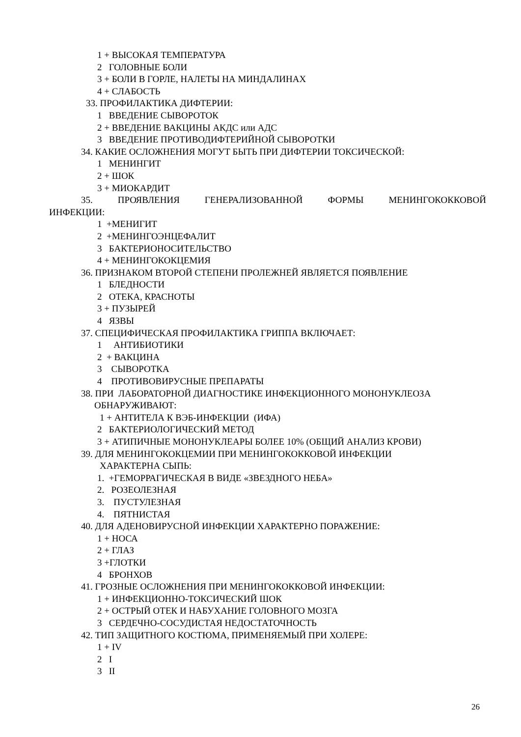1 + ВЫСОКАЯ ТЕМПЕРАТУРА
2 ГОЛОВНЫЕ БОЛИ
3 + БОЛИ В ГОРЛЕ, НАЛЕТЫ НА МИНДАЛИНАХ
4 + СЛАБОСТЬ
33. ПРОФИЛАКТИКА ДИФТЕРИИ:
1 ВВЕДЕНИЕ СЫВОРОТОК
2 + ВВЕДЕНИЕ ВАКЦИНЫ АКДС или АДС
3 ВВЕДЕНИЕ ПРОТИВОДИФТЕРИЙНОЙ СЫВОРОТКИ
34. КАКИЕ ОСЛОЖНЕНИЯ МОГУТ БЫТЬ ПРИ ДИФТЕРИИ ТОКСИЧЕСКОЙ:
1 МЕНИНГИТ
2 + ШОК
3 + МИОКАРДИТ
35. ПРОЯВЛЕНИЯ ГЕНЕРАЛИЗОВАННОЙ ФОРМЫ МЕНИНГОКОККОВОЙ
ИНФЕКЦИИ:
1 +МЕНИГИТ
2 +МЕНИНГОЭНЦЕФАЛИТ
3 БАКТЕРИОНОСИТЕЛЬСТВО
4 + МЕНИНГОКОКЦЕМИЯ
36. ПРИЗНАКОМ ВТОРОЙ СТЕПЕНИ ПРОЛЕЖНЕЙ ЯВЛЯЕТСЯ ПОЯВЛЕНИЕ
1 БЛЕДНОСТИ
2 ОТЕКА, КРАСНОТЫ
3 + ПУЗЫРЕЙ
4 ЯЗВЫ
37. СПЕЦИФИЧЕСКАЯ ПРОФИЛАКТИКА ГРИППА ВКЛЮЧАЕТ:
1 АНТИБИОТИКИ
2 + ВАКЦИНА
3 СЫВОРОТКА
4 ПРОТИВОВИРУСНЫЕ ПРЕПАРАТЫ
38. ПРИ ЛАБОРАТОРНОЙ ДИАГНОСТИКЕ ИНФЕКЦИОННОГО МОНОНУКЛЕОЗА
ОБНАРУЖИВАЮТ:
1 + АНТИТЕЛА К ВЭБ-ИНФЕКЦИИ (ИФА)
2 БАКТЕРИОЛОГИЧЕСКИЙ МЕТОД
3 + АТИПИЧНЫЕ МОНОНУКЛЕАРЫ БОЛЕЕ 10% (ОБЩИЙ АНАЛИЗ КРОВИ)
39. ДЛЯ МЕНИНГОКОКЦЕМИИ ПРИ МЕНИНГОКОККОВОЙ ИНФЕКЦИИ
ХАРАКТЕРНА СЫПЬ:
1. +ГЕМОРРАГИЧЕСКАЯ В ВИДЕ «ЗВЕЗДНОГО НЕБА»
2. РОЗЕОЛЕЗНАЯ
3. ПУСТУЛЕЗНАЯ
4. ПЯТНИСТАЯ
40. ДЛЯ АДЕНОВИРУСНОЙ ИНФЕКЦИИ ХАРАКТЕРНО ПОРАЖЕНИЕ:
1 + НОСА
2 + ГЛАЗ
3 +ГЛОТКИ
4 БРОНХОВ
41. ГРОЗНЫЕ ОСЛОЖНЕНИЯ ПРИ МЕНИНГОКОККОВОЙ ИНФЕКЦИИ:
1 + ИНФЕКЦИОННО-ТОКСИЧЕСКИЙ ШОК
2 + ОСТРЫЙ ОТЕК И НАБУХАНИЕ ГОЛОВНОГО МОЗГА
3 СЕРДЕЧНО-СОСУДИСТАЯ НЕДОСТАТОЧНОСТЬ
42. ТИП ЗАЩИТНОГО КОСТЮМА, ПРИМЕНЯЕМЫЙ ПРИ ХОЛЕРЕ:
1 + IV
2 I
3 II
26